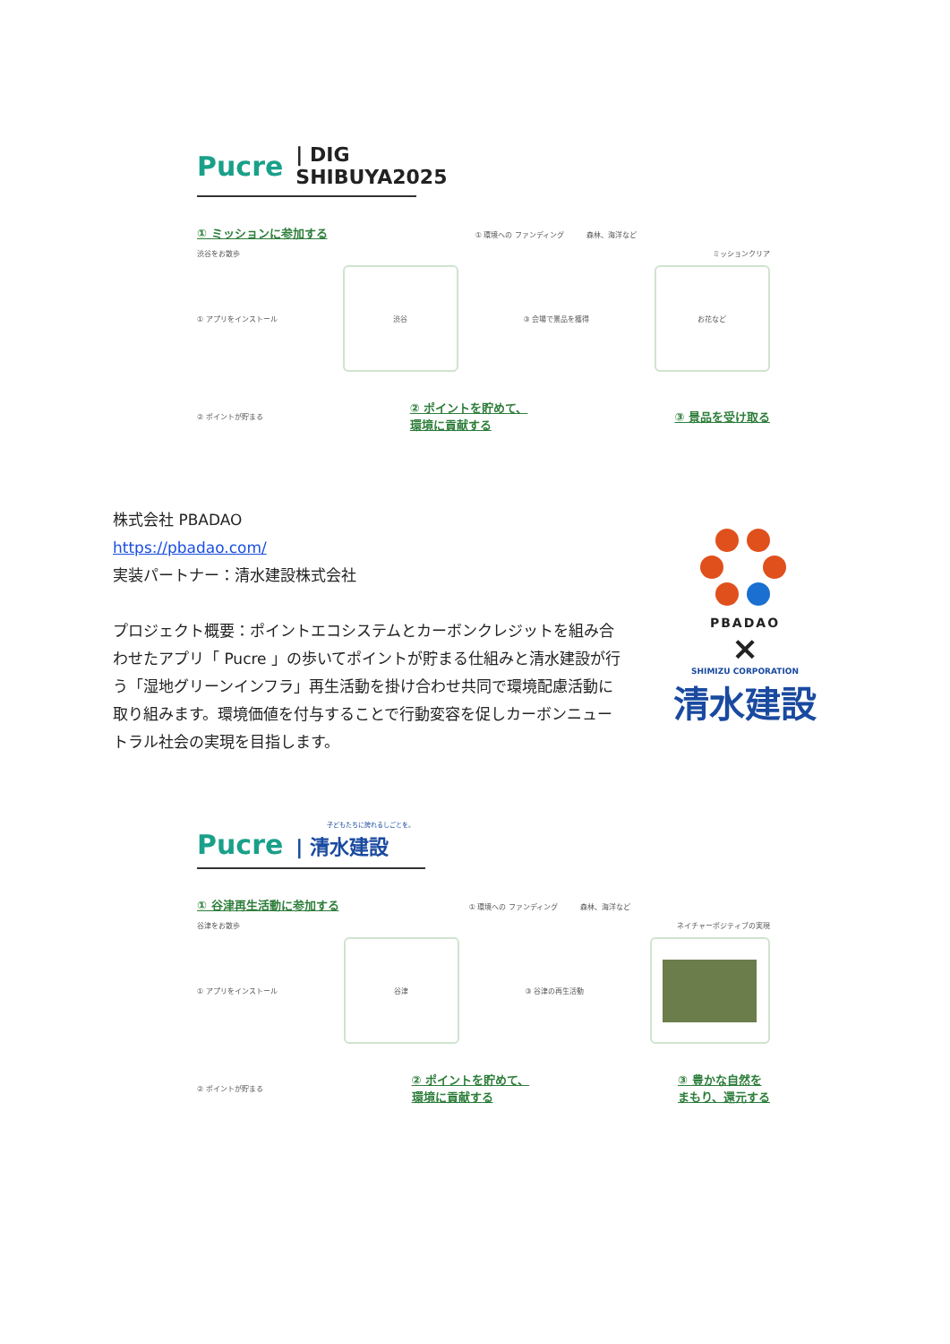Pucre | DIG SHIBUYA2025
① ミッションに参加する ① 環境への ファンディング 森林、海洋など
渋谷をお散歩 ミッションクリア
① アプリをインストール
渋谷
③ 会場で景品を獲得
お花など
② ポイントが貯まる ② ポイントを貯めて、
環境に貢献する ③ 景品を受け取る
株式会社 PBADAO
https://pbadao.com/
実装パートナー：清水建設株式会社
プロジェクト概要：ポイントエコシステムとカーボンクレジットを組み合わせたアプリ「 Pucre 」の歩いてポイントが貯まる仕組みと清水建設が行う「湿地グリーンインフラ」再生活動を掛け合わせ共同で環境配慮活動に取り組みます。環境価値を付与することで行動変容を促しカーボンニュートラル社会の実現を目指します。
PBADAO
×
SHIMIZU CORPORATION
清水建設
子どもたちに誇れるしごとを。
Pucre | 清水建設
① 谷津再生活動に参加する ① 環境への ファンディング 森林、海洋など
谷津をお散歩 ネイチャーポジティブの実現
① アプリをインストール
谷津
③ 谷津の再生活動
② ポイントが貯まる ② ポイントを貯めて、
環境に貢献する ③ 豊かな自然を
まもり、還元する